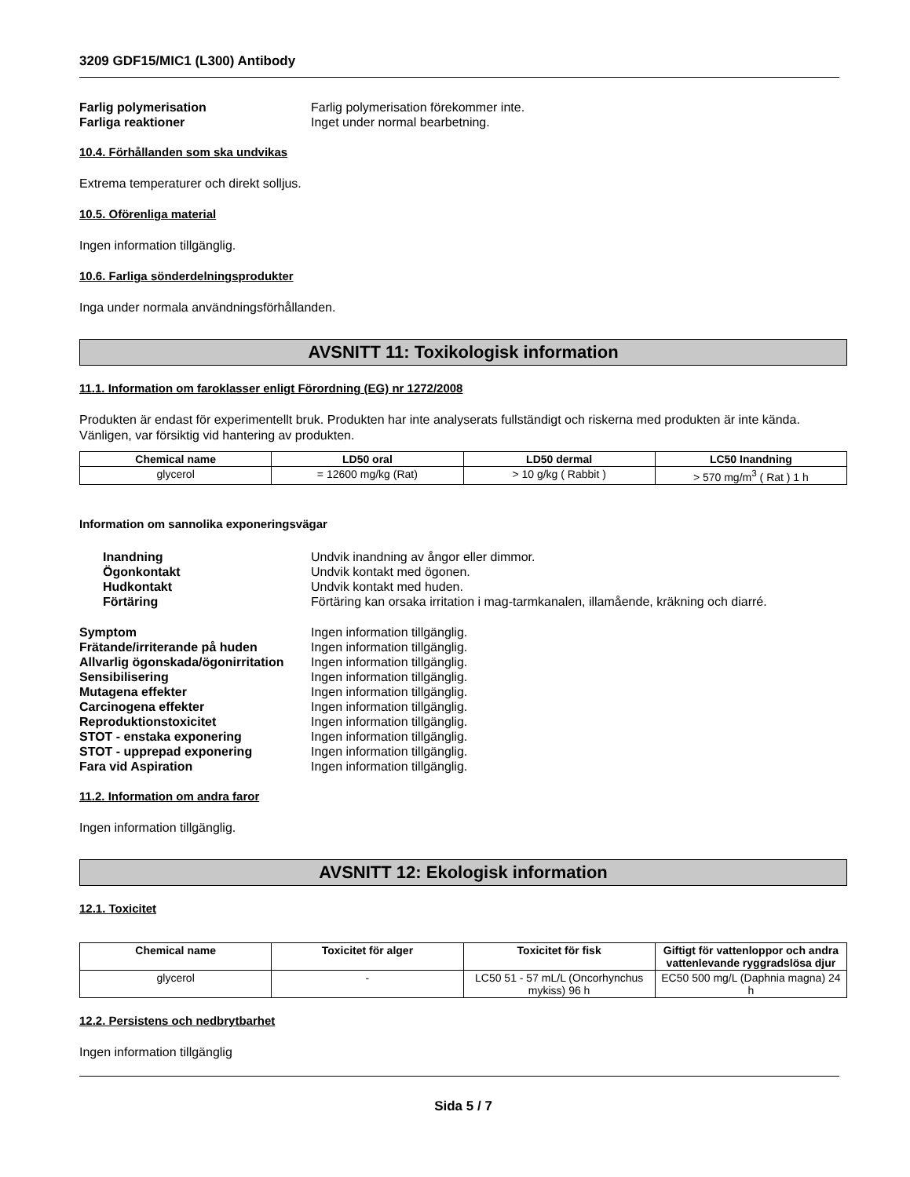3209 GDF15/MIC1 (L300) Antibody
Farlig polymerisation Farlig polymerisation förekommer inte.
Farliga reaktioner Inget under normal bearbetning.
10.4. Förhållanden som ska undvikas
Extrema temperaturer och direkt solljus.
10.5. Oförenliga material
Ingen information tillgänglig.
10.6. Farliga sönderdelningsprodukter
Inga under normala användningsförhållanden.
AVSNITT 11: Toxikologisk information
11.1. Information om faroklasser enligt Förordning (EG) nr 1272/2008
Produkten är endast för experimentellt bruk. Produkten har inte analyserats fullständigt och riskerna med produkten är inte kända. Vänligen, var försiktig vid hantering av produkten.
| Chemical name | LD50 oral | LD50 dermal | LC50 Inandning |
| --- | --- | --- | --- |
| glycerol | = 12600 mg/kg (Rat) | > 10 g/kg ( Rabbit ) | > 570 mg/m<sup>3</sup> ( Rat ) 1 h |
Information om sannolika exponeringsvägar
Inandning Undvik inandning av ångor eller dimmor.
Ögonkontakt Undvik kontakt med ögonen.
Hudkontakt Undvik kontakt med huden.
Förtäring Förtäring kan orsaka irritation i mag-tarmkanalen, illamående, kräkning och diarré.
Symptom Ingen information tillgänglig.
Frätande/irriterande på huden Ingen information tillgänglig.
Allvarlig ögonskada/ögonirritation Ingen information tillgänglig.
Sensibilisering Ingen information tillgänglig.
Mutagena effekter Ingen information tillgänglig.
Carcinogena effekter Ingen information tillgänglig.
Reproduktionstoxicitet Ingen information tillgänglig.
STOT - enstaka exponering Ingen information tillgänglig.
STOT - upprepad exponering Ingen information tillgänglig.
Fara vid Aspiration Ingen information tillgänglig.
11.2. Information om andra faror
Ingen information tillgänglig.
AVSNITT 12: Ekologisk information
12.1. Toxicitet
| Chemical name | Toxicitet för alger | Toxicitet för fisk | Giftigt för vattenloppor och andra vattenlevande ryggradslösa djur |
| --- | --- | --- | --- |
| glycerol | - | LC50 51 - 57 mL/L (Oncorhynchus mykiss) 96 h | EC50 500 mg/L (Daphnia magna) 24 h |
12.2. Persistens och nedbrytbarhet
Ingen information tillgänglig
Sida 5 / 7